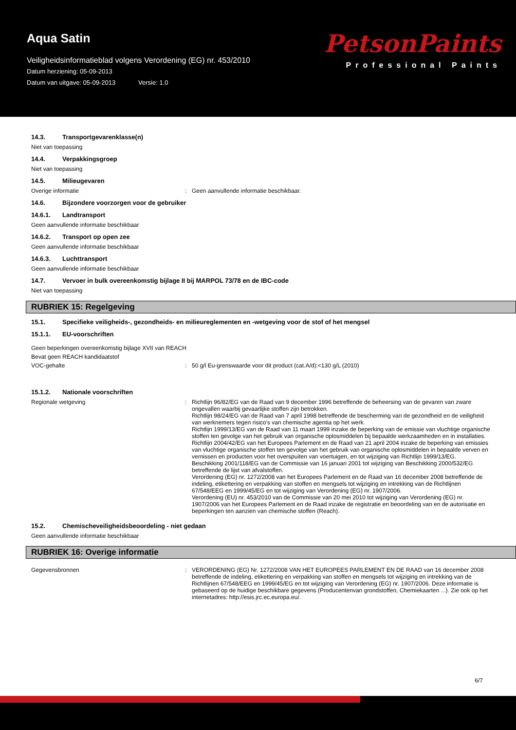Aqua Satin
Veiligheidsinformatieblad volgens Verordening (EG) nr. 453/2010
Datum herziening: 05-09-2013
Datum van uitgave: 05-09-2013 Versie: 1.0
PetsonPaints
Professional Paints
14.3. Transportgevarenklasse(n)
Niet van toepassing
14.4. Verpakkingsgroep
Niet van toepassing
14.5. Milieugevaren
Overige informatie : Geen aanvullende informatie beschikbaar.
14.6. Bijzondere voorzorgen voor de gebruiker
14.6.1. Landtransport
Geen aanvullende informatie beschikbaar
14.6.2. Transport op open zee
Geen aanvullende informatie beschikbaar
14.6.3. Luchttransport
Geen aanvullende informatie beschikbaar
14.7. Vervoer in bulk overeenkomstig bijlage II bij MARPOL 73/78 en de IBC-code
Niet van toepassing
RUBRIEK 15: Regelgeving
15.1. Specifieke veiligheids-, gezondheids- en milieureglementen en -wetgeving voor de stof of het mengsel
15.1.1. EU-voorschriften
Geen beperkingen overeenkomstig bijlage XVII van REACH
Bevat geen REACH kandidaatstof
VOC-gehalte : 50 g/l Eu-grenswaarde voor dit product (cat.A/d):<130 g/L (2010)
15.1.2. Nationale voorschriften
Regionale wetgeving : Richtlijn 96/82/EG van de Raad van 9 december 1996 betreffende de beheersing van de gevaren van zware ongevallen waarbij gevaarlijke stoffen zijn betrokken.
Richtlijn 98/24/EG van de Raad van 7 april 1998 betreffende de bescherming van de gezondheid en de veiligheid van werknemers tegen risico's van chemische agentia op het werk.
Richtlijn 1999/13/EG van de Raad van 11 maart 1999 inzake de beperking van de emissie van vluchtige organische stoffen ten gevolge van het gebruik van organische oplosmiddelen bij bepaalde werkzaamheden en in installaties.
Richtlijn 2004/42/EG van het Europees Parlement en de Raad van 21 april 2004 inzake de beperking van emissies van vluchtige organische stoffen ten gevolge van het gebruik van organische oplosmiddelen in bepaalde verven en vernissen en producten voor het overspuiten van voertuigen, en tot wijziging van Richtlijn 1999/13/EG.
Beschikking 2001/118/EG van de Commissie van 16 januari 2001 tot wijziging van Beschikking 2000/532/EG betreffende de lijst van afvalstoffen.
Verordening (EG) nr. 1272/2008 van het Europees Parlement en de Raad van 16 december 2008 betreffende de indeling, etikettering en verpakking van stoffen en mengsels tot wijziging en intrekking van de Richtlijnen 67/548/EEG en 1999/45/EG en tot wijziging van Verordening (EG) nr. 1907/2006.
Verordening (EU) nr. 453/2010 van de Commissie van 20 mei 2010 tot wijziging van Verordening (EG) nr. 1907/2006 van het Europees Parlement en de Raad inzake de registratie en beoordeling van en de autorisatie en beperkingen ten aanzien van chemische stoffen (Reach).
15.2. Chemischeveiligheidsbeoordeling - niet gedaan
Geen aanvullende informatie beschikbaar
RUBRIEK 16: Overige informatie
Gegevensbronnen : VERORDENING (EG) Nr. 1272/2008 VAN HET EUROPEES PARLEMENT EN DE RAAD van 16 december 2008 betreffende de indeling, etikettering en verpakking van stoffen en mengsels tot wijziging en intrekking van de Richtlijnen 67/548/EEG en 1999/45/EG en tot wijziging van Verordening (EG) nr. 1907/2006. Deze informatie is gebaseerd op de huidige beschikbare gegevens (Producentenvan grondstoffen, Chemiekaarten ...). Zie ook op het internetadres: http://esis.jrc.ec.europa.eu/.
6/7